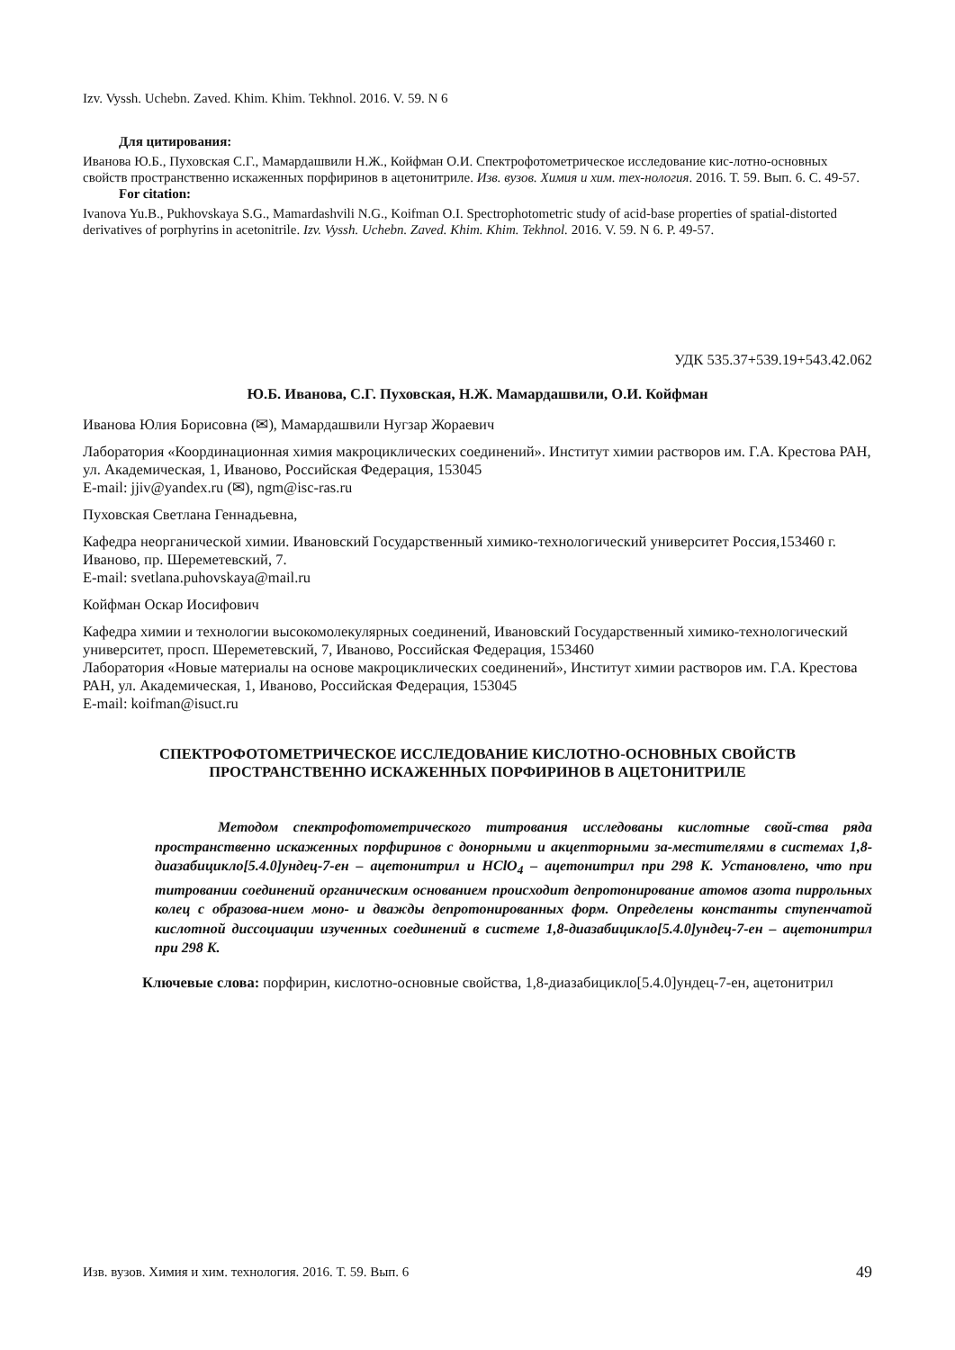Izv. Vyssh. Uchebn. Zaved. Khim. Khim. Tekhnol. 2016. V. 59. N 6
Для цитирования:
Иванова Ю.Б., Пуховская С.Г., Мамардашвили Н.Ж., Койфман О.И. Спектрофотометрическое исследование кис-лотно-основных свойств пространственно искаженных порфиринов в ацетонитриле. Изв. вузов. Химия и хим. тех-нология. 2016. Т. 59. Вып. 6. С. 49-57.
For citation:
Ivanova Yu.B., Pukhovskaya S.G., Mamardashvili N.G., Koifman O.I. Spectrophotometric study of acid-base properties of spatial-distorted derivatives of porphyrins in acetonitrile. Izv. Vyssh. Uchebn. Zaved. Khim. Khim. Tekhnol. 2016. V. 59. N 6. P. 49-57.
УДК 535.37+539.19+543.42.062
Ю.Б. Иванова, С.Г. Пуховская, Н.Ж. Мамардашвили, О.И. Койфман
Иванова Юлия Борисовна (✉), Мамардашвили Нугзар Жораевич
Лаборатория «Координационная химия макроциклических соединений». Институт химии растворов им. Г.А. Крестова РАН, ул. Академическая, 1, Иваново, Российская Федерация, 153045
E-mail: jjiv@yandex.ru (✉), ngm@isc-ras.ru
Пуховская Светлана Геннадьевна,
Кафедра неорганической химии. Ивановский Государственный химико-технологический университет Россия,153460 г. Иваново, пр. Шереметевский, 7.
E-mail: svetlana.puhovskaya@mail.ru
Койфман Оскар Иосифович
Кафедра химии и технологии высокомолекулярных соединений, Ивановский Государственный химико-технологический университет, просп. Шереметевский, 7, Иваново, Российская Федерация, 153460
Лаборатория «Новые материалы на основе макроциклических соединений», Институт химии растворов им. Г.А. Крестова РАН, ул. Академическая, 1, Иваново, Российская Федерация, 153045
E-mail: koifman@isuct.ru
СПЕКТРОФОТОМЕТРИЧЕСКОЕ ИССЛЕДОВАНИЕ КИСЛОТНО-ОСНОВНЫХ СВОЙСТВ ПРОСТРАНСТВЕННО ИСКАЖЕННЫХ ПОРФИРИНОВ В АЦЕТОНИТРИЛЕ
Методом спектрофотометрического титрования исследованы кислотные свой-ства ряда пространственно искаженных порфиринов с донорными и акцепторными за-местителями в системах 1,8-диазабицикло[5.4.0]ундец-7-ен – ацетонитрил и HClO<sub>4</sub> – ацетонитрил при 298 K. Установлено, что при титровании соединений органическим основанием происходит депротонирование атомов азота пиррольных колец с образова-нием моно- и дважды депротонированных форм. Определены константы ступенчатой кислотной диссоциации изученных соединений в системе 1,8-диазабицикло[5.4.0]ундец-7-ен – ацетонитрил при 298 K.
Ключевые слова: порфирин, кислотно-основные свойства, 1,8-диазабицикло[5.4.0]ундец-7-ен, ацетонитрил
Изв. вузов. Химия и хим. технология. 2016. Т. 59. Вып. 6 49